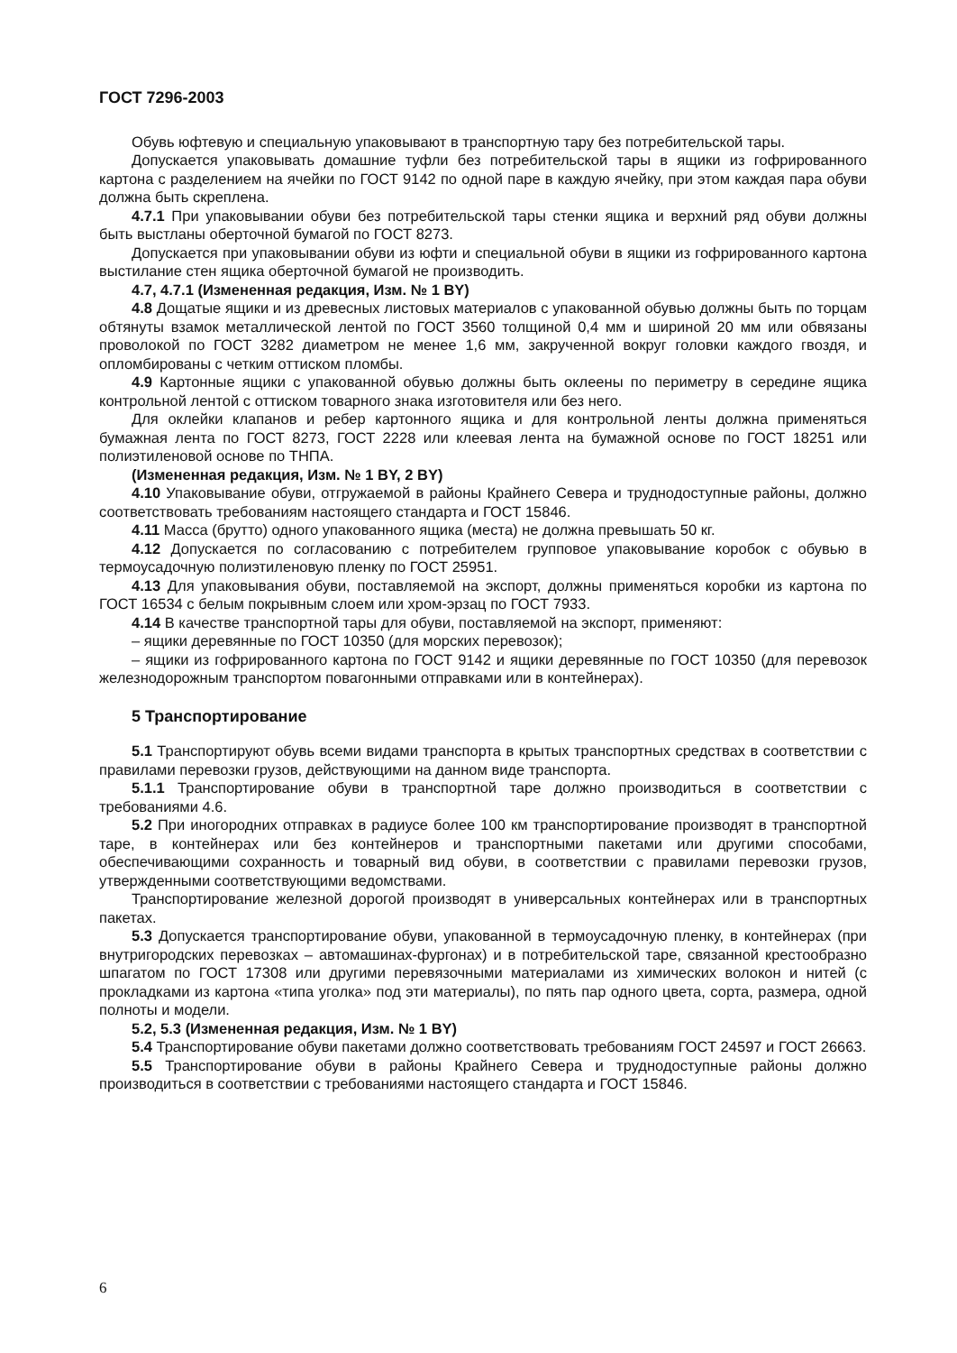ГОСТ 7296-2003
Обувь юфтевую и специальную упаковывают в транспортную тару без потребительской тары.
Допускается упаковывать домашние туфли без потребительской тары в ящики из гофрированного картона с разделением на ячейки по ГОСТ 9142 по одной паре в каждую ячейку, при этом каждая пара обуви должна быть скреплена.
4.7.1 При упаковывании обуви без потребительской тары стенки ящика и верхний ряд обуви должны быть выстланы оберточной бумагой по ГОСТ 8273.
Допускается при упаковывании обуви из юфти и специальной обуви в ящики из гофрированного картона выстилание стен ящика оберточной бумагой не производить.
4.7, 4.7.1 (Измененная редакция, Изм. № 1 BY)
4.8 Дощатые ящики и из древесных листовых материалов с упакованной обувью должны быть по торцам обтянуты взамок металлической лентой по ГОСТ 3560 толщиной 0,4 мм и шириной 20 мм или обвязаны проволокой по ГОСТ 3282 диаметром не менее 1,6 мм, закрученной вокруг головки каждого гвоздя, и опломбированы с четким оттиском пломбы.
4.9 Картонные ящики с упакованной обувью должны быть оклеены по периметру в середине ящика контрольной лентой с оттиском товарного знака изготовителя или без него.
Для оклейки клапанов и ребер картонного ящика и для контрольной ленты должна применяться бумажная лента по ГОСТ 8273, ГОСТ 2228 или клеевая лента на бумажной основе по ГОСТ 18251 или полиэтиленовой основе по ТНПА.
(Измененная редакция, Изм. № 1 BY, 2 BY)
4.10 Упаковывание обуви, отгружаемой в районы Крайнего Севера и труднодоступные районы, должно соответствовать требованиям настоящего стандарта и ГОСТ 15846.
4.11 Масса (брутто) одного упакованного ящика (места) не должна превышать 50 кг.
4.12 Допускается по согласованию с потребителем групповое упаковывание коробок с обувью в термоусадочную полиэтиленовую пленку по ГОСТ 25951.
4.13 Для упаковывания обуви, поставляемой на экспорт, должны применяться коробки из картона по ГОСТ 16534 с белым покрывным слоем или хром-эрзац по ГОСТ 7933.
4.14 В качестве транспортной тары для обуви, поставляемой на экспорт, применяют:
– ящики деревянные по ГОСТ 10350 (для морских перевозок);
– ящики из гофрированного картона по ГОСТ 9142 и ящики деревянные по ГОСТ 10350 (для перевозок железнодорожным транспортом повагонными отправками или в контейнерах).
5 Транспортирование
5.1 Транспортируют обувь всеми видами транспорта в крытых транспортных средствах в соответствии с правилами перевозки грузов, действующими на данном виде транспорта.
5.1.1 Транспортирование обуви в транспортной таре должно производиться в соответствии с требованиями 4.6.
5.2 При иногородних отправках в радиусе более 100 км транспортирование производят в транспортной таре, в контейнерах или без контейнеров и транспортными пакетами или другими способами, обеспечивающими сохранность и товарный вид обуви, в соответствии с правилами перевозки грузов, утвержденными соответствующими ведомствами.
Транспортирование железной дорогой производят в универсальных контейнерах или в транспортных пакетах.
5.3 Допускается транспортирование обуви, упакованной в термоусадочную пленку, в контейнерах (при внутригородских перевозках – автомашинах-фургонах) и в потребительской таре, связанной крестообразно шпагатом по ГОСТ 17308 или другими перевязочными материалами из химических волокон и нитей (с прокладками из картона «типа уголка» под эти материалы), по пять пар одного цвета, сорта, размера, одной полноты и модели.
5.2, 5.3 (Измененная редакция, Изм. № 1 BY)
5.4 Транспортирование обуви пакетами должно соответствовать требованиям ГОСТ 24597 и ГОСТ 26663.
5.5 Транспортирование обуви в районы Крайнего Севера и труднодоступные районы должно производиться в соответствии с требованиями настоящего стандарта и ГОСТ 15846.
6